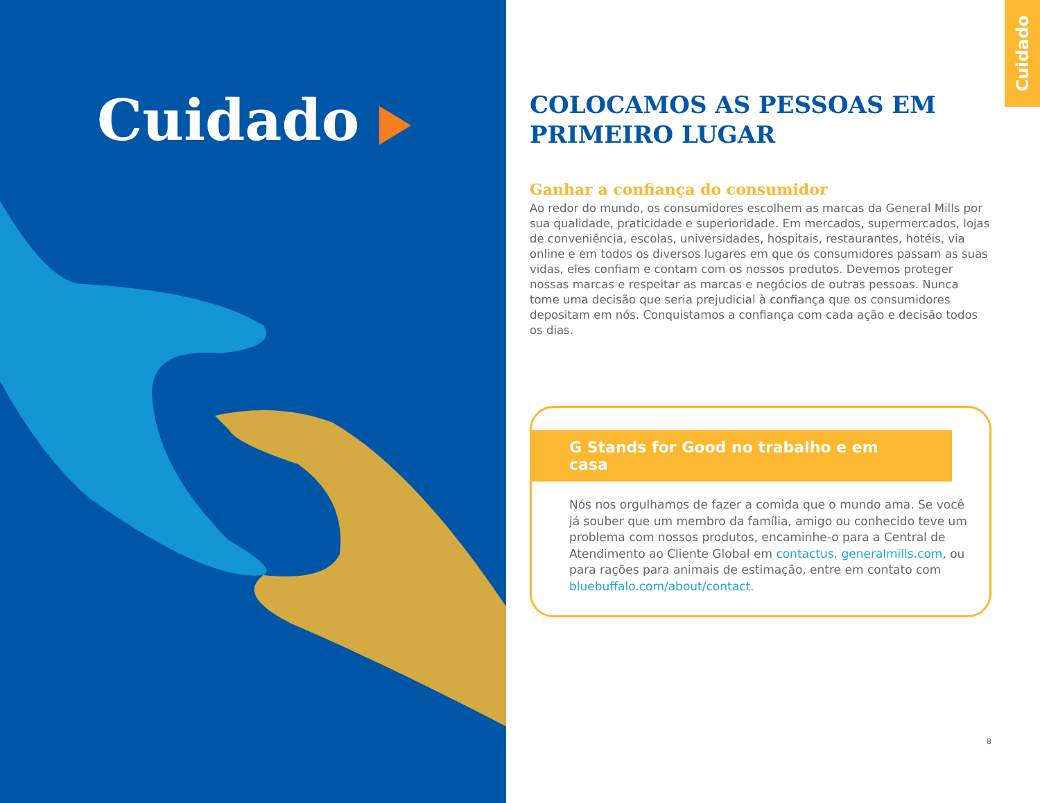Cuidado
Cuidado
COLOCAMOS AS PESSOAS EM PRIMEIRO LUGAR
Ganhar a confiança do consumidor
Ao redor do mundo, os consumidores escolhem as marcas da General Mills por sua qualidade, praticidade e superioridade. Em mercados, supermercados, lojas de conveniência, escolas, universidades, hospitais, restaurantes, hotéis, via online e em todos os diversos lugares em que os consumidores passam as suas vidas, eles confiam e contam com os nossos produtos. Devemos proteger nossas marcas e respeitar as marcas e negócios de outras pessoas. Nunca tome uma decisão que seria prejudicial à confiança que os consumidores depositam em nós. Conquistamos a confiança com cada ação e decisão todos os dias.
G Stands for Good no trabalho e em casa
Nós nos orgulhamos de fazer a comida que o mundo ama. Se você já souber que um membro da família, amigo ou conhecido teve um problema com nossos produtos, encaminhe-o para a Central de Atendimento ao Cliente Global em contactus. generalmills.com, ou para rações para animais de estimação, entre em contato com bluebuffalo.com/about/contact.
8